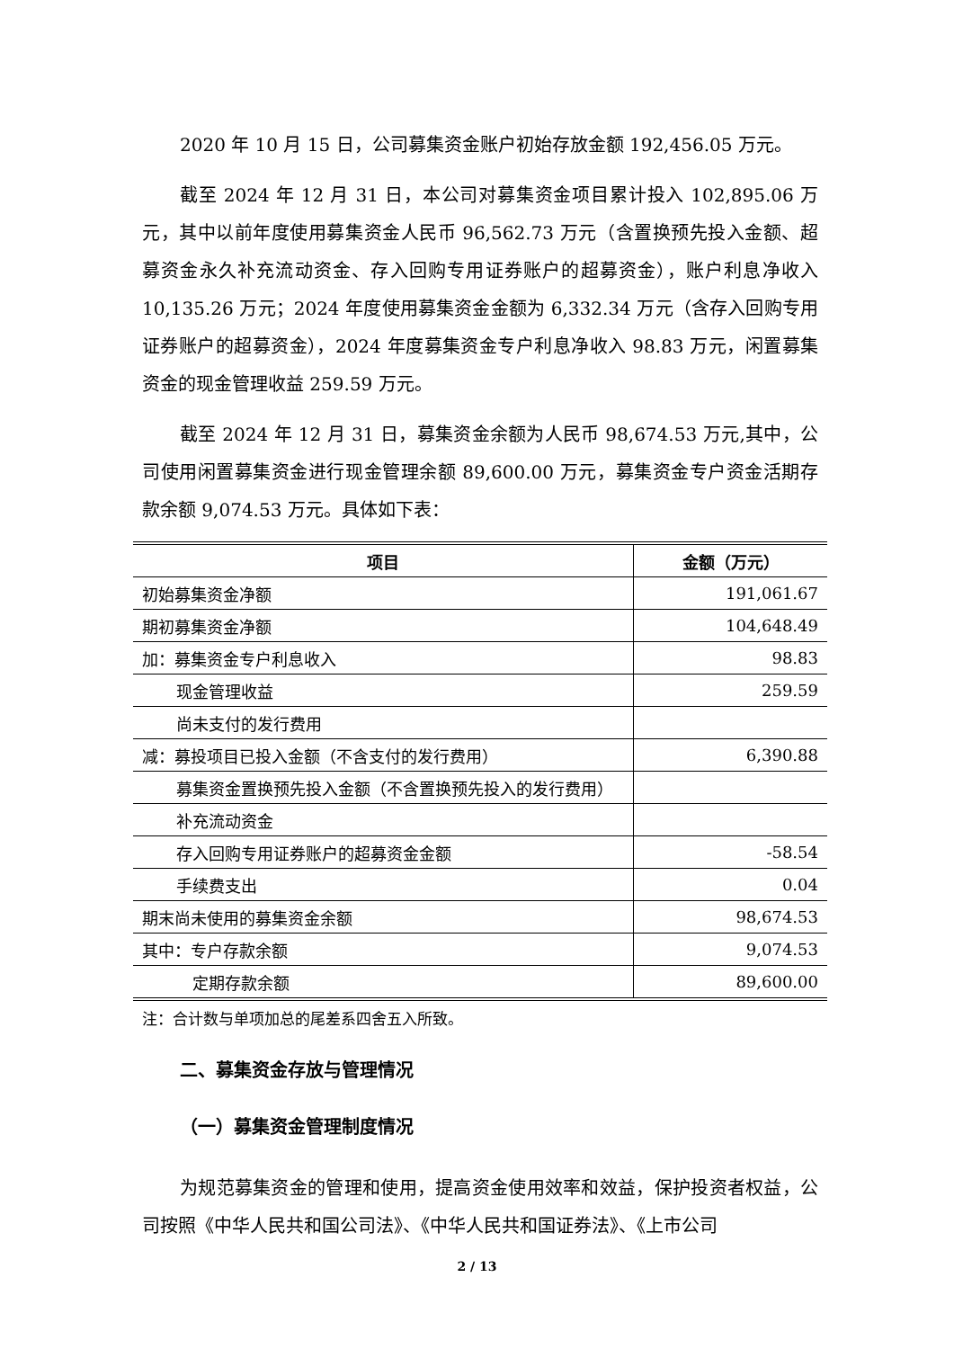2020 年 10 月 15 日，公司募集资金账户初始存放金额 192,456.05 万元。
截至 2024 年 12 月 31 日，本公司对募集资金项目累计投入 102,895.06 万元，其中以前年度使用募集资金人民币 96,562.73 万元（含置换预先投入金额、超募资金永久补充流动资金、存入回购专用证券账户的超募资金），账户利息净收入 10,135.26 万元；2024 年度使用募集资金金额为 6,332.34 万元（含存入回购专用证券账户的超募资金），2024 年度募集资金专户利息净收入 98.83 万元，闲置募集资金的现金管理收益 259.59 万元。
截至 2024 年 12 月 31 日，募集资金余额为人民币 98,674.53 万元,其中，公司使用闲置募集资金进行现金管理余额 89,600.00 万元，募集资金专户资金活期存款余额 9,074.53 万元。具体如下表：
| 项目 | 金额（万元） |
| --- | --- |
| 初始募集资金净额 | 191,061.67 |
| 期初募集资金净额 | 104,648.49 |
| 加：募集资金专户利息收入 | 98.83 |
| 现金管理收益 | 259.59 |
| 尚未支付的发行费用 | |
| 减：募投项目已投入金额（不含支付的发行费用） | 6,390.88 |
| 募集资金置换预先投入金额（不含置换预先投入的发行费用） | |
| 补充流动资金 | |
| 存入回购专用证券账户的超募资金金额 | -58.54 |
| 手续费支出 | 0.04 |
| 期末尚未使用的募集资金余额 | 98,674.53 |
| 其中：专户存款余额 | 9,074.53 |
| 定期存款余额 | 89,600.00 |
注：合计数与单项加总的尾差系四舍五入所致。
二、募集资金存放与管理情况
（一）募集资金管理制度情况
为规范募集资金的管理和使用，提高资金使用效率和效益，保护投资者权益，公司按照《中华人民共和国公司法》、《中华人民共和国证券法》、《上市公司
2 / 13